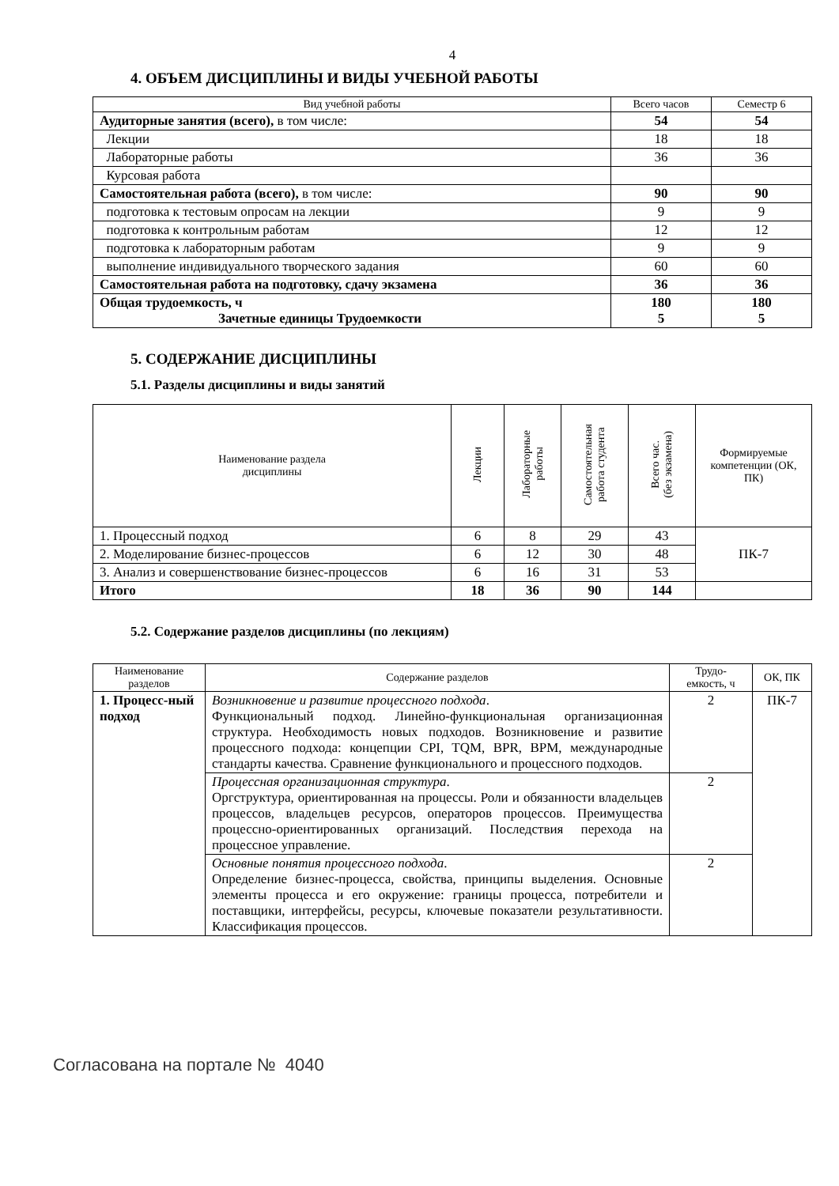4
4. ОБЪЕМ ДИСЦИПЛИНЫ И ВИДЫ УЧЕБНОЙ РАБОТЫ
| Вид учебной работы | Всего часов | Семестр 6 |
| --- | --- | --- |
| Аудиторные занятия (всего), в том числе: | 54 | 54 |
| Лекции | 18 | 18 |
| Лабораторные работы | 36 | 36 |
| Курсовая работа | | |
| Самостоятельная работа (всего), в том числе: | 90 | 90 |
| подготовка к тестовым опросам на лекции | 9 | 9 |
| подготовка к контрольным работам | 12 | 12 |
| подготовка к лабораторным работам | 9 | 9 |
| выполнение индивидуального творческого задания | 60 | 60 |
| Самостоятельная работа на подготовку, сдачу экзамена | 36 | 36 |
| Общая трудоемкость, ч Зачетные единицы Трудоемкости | 180 5 | 180 5 |
5. СОДЕРЖАНИЕ ДИСЦИПЛИНЫ
5.1. Разделы дисциплины и виды занятий
| Наименование раздела дисциплины | Лекции | Лабораторные работы | Самостоятельная работа студента | Всего час. (без экзамена) | Формируемые компетенции (ОК, ПК) |
| --- | --- | --- | --- | --- | --- |
| 1. Процессный подход | 6 | 8 | 29 | 43 | ПК-7 |
| 2. Моделирование бизнес-процессов | 6 | 12 | 30 | 48 | |
| 3. Анализ и совершенствование бизнес-процессов | 6 | 16 | 31 | 53 | |
| Итого | 18 | 36 | 90 | 144 | |
5.2. Содержание разделов дисциплины (по лекциям)
| Наименование разделов | Содержание разделов | Трудо-емкость, ч | ОК, ПК |
| --- | --- | --- | --- |
| 1. Процесс-ный подход | Возникновение и развитие процессного подхода . Функциональный подход. Линейно-функциональная организационная структура. Необходимость новых подходов. Возникновение и развитие процессного подхода: концепции CPI, TQM, BPR, BPM, международные стандарты качества. Сравнение функционального и процессного подходов. | 2 | ПК-7 |
| | Процессная организационная структура . Оргструктура, ориентированная на процессы. Роли и обязанности владельцев процессов, владельцев ресурсов, операторов процессов. Преимущества процессно-ориентированных организаций. Последствия перехода на процессное управление. | 2 | |
| | Основные понятия процессного подхода . Определение бизнес-процесса, свойства, принципы выделения. Основные элементы процесса и его окружение: границы процесса, потребители и поставщики, интерфейсы, ресурсы, ключевые показатели результативности. Классификация процессов. | 2 | |
Согласована на портале № 4040